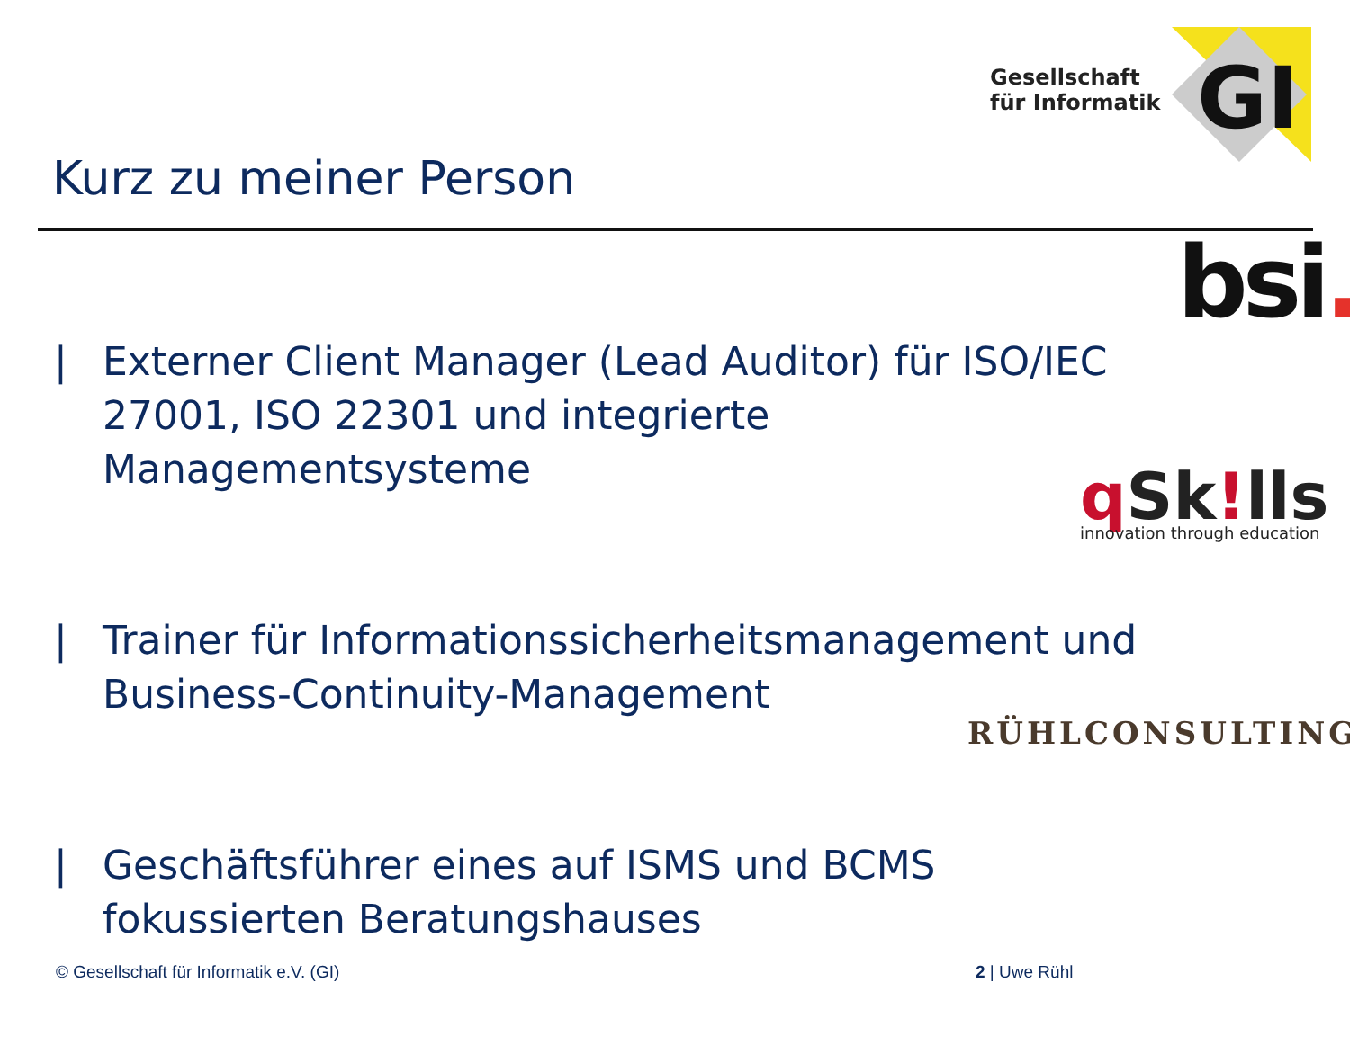Gesellschaft
für Informatik
GI
Kurz zu meiner Person
bsi.
q Sk!lls
innovation through education
RÜHLCONSULTING
| Externer Client Manager (Lead Auditor) für ISO/IEC 27001, ISO 22301 und integrierte Managementsysteme
| Trainer für Informationssicherheitsmanagement und Business-Continuity-Management
| Geschäftsführer eines auf ISMS und BCMS fokussierten Beratungshauses
© Gesellschaft für Informatik e.V. (GI)
2 | Uwe Rühl